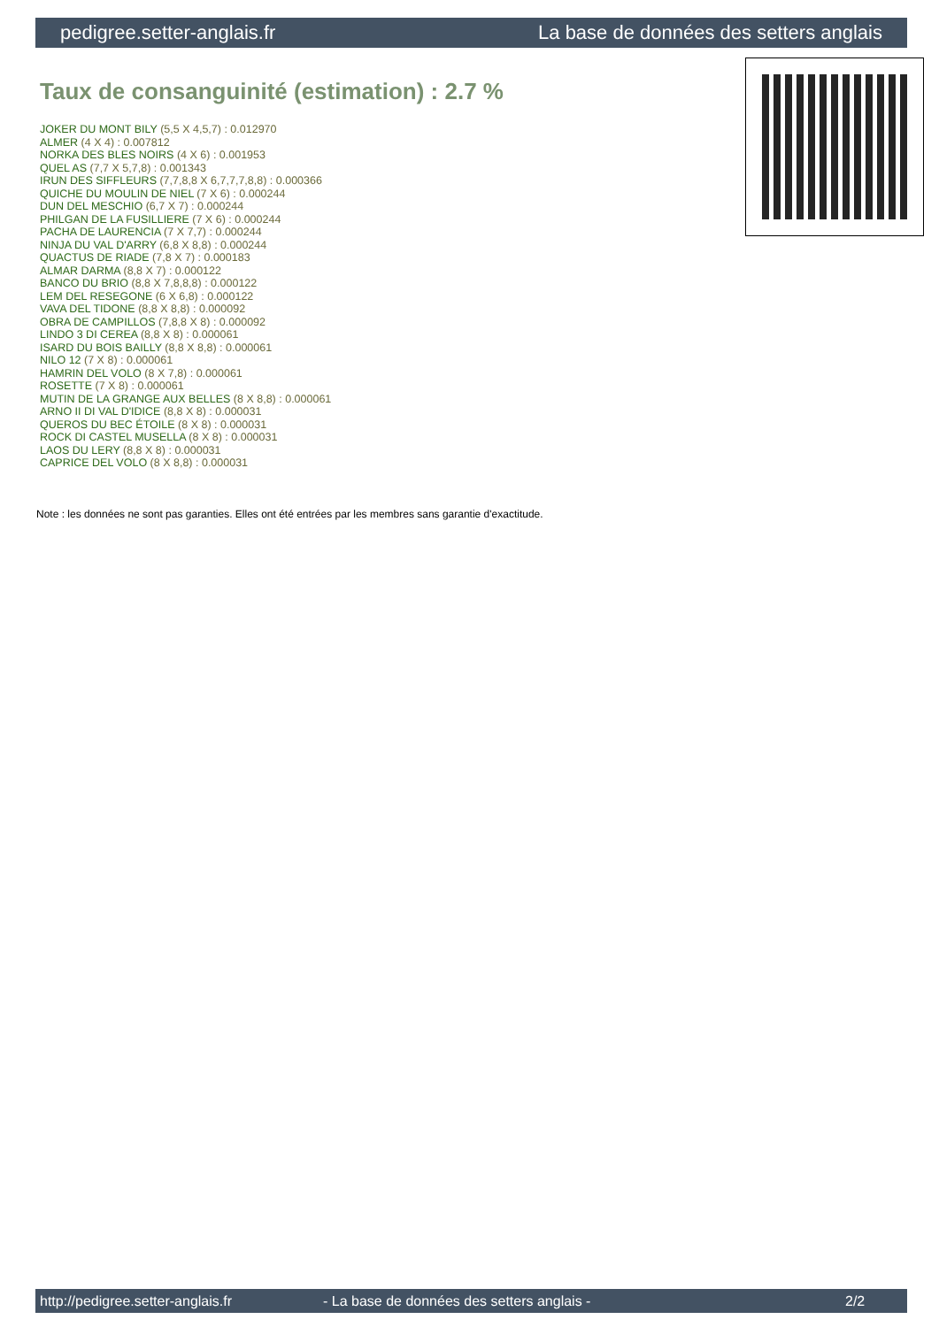pedigree.setter-anglais.fr La base de données des setters anglais
Taux de consanguinité (estimation) : 2.7 %
JOKER DU MONT BILY (5,5 X 4,5,7) : 0.012970
ALMER (4 X 4) : 0.007812
NORKA DES BLES NOIRS (4 X 6) : 0.001953
QUEL AS (7,7 X 5,7,8) : 0.001343
IRUN DES SIFFLEURS (7,7,8,8 X 6,7,7,7,8,8) : 0.000366
QUICHE DU MOULIN DE NIEL (7 X 6) : 0.000244
DUN DEL MESCHIO (6,7 X 7) : 0.000244
PHILGAN DE LA FUSILLIERE (7 X 6) : 0.000244
PACHA DE LAURENCIA (7 X 7,7) : 0.000244
NINJA DU VAL D'ARRY (6,8 X 8,8) : 0.000244
QUACTUS DE RIADE (7,8 X 7) : 0.000183
ALMAR DARMA (8,8 X 7) : 0.000122
BANCO DU BRIO (8,8 X 7,8,8,8) : 0.000122
LEM DEL RESEGONE (6 X 6,8) : 0.000122
VAVA DEL TIDONE (8,8 X 8,8) : 0.000092
OBRA DE CAMPILLOS (7,8,8 X 8) : 0.000092
LINDO 3 DI CEREA (8,8 X 8) : 0.000061
ISARD DU BOIS BAILLY (8,8 X 8,8) : 0.000061
NILO 12 (7 X 8) : 0.000061
HAMRIN DEL VOLO (8 X 7,8) : 0.000061
ROSETTE (7 X 8) : 0.000061
MUTIN DE LA GRANGE AUX BELLES (8 X 8,8) : 0.000061
ARNO II DI VAL D'IDICE (8,8 X 8) : 0.000031
QUEROS DU BEC ÉTOILE (8 X 8) : 0.000031
ROCK DI CASTEL MUSELLA (8 X 8) : 0.000031
LAOS DU LERY (8,8 X 8) : 0.000031
CAPRICE DEL VOLO (8 X 8,8) : 0.000031
Note : les données ne sont pas garanties. Elles ont été entrées par les membres sans garantie d'exactitude.
http://pedigree.setter-anglais.fr - La base de données des setters anglais - 2/2